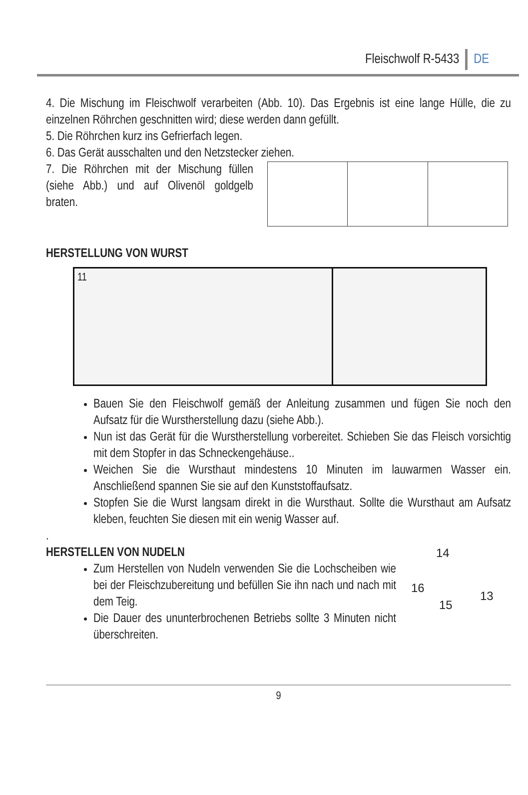Fleischwolf R-5433 DE
4. Die Mischung im Fleischwolf verarbeiten (Abb. 10). Das Ergebnis ist eine lange Hülle, die zu einzelnen Röhrchen geschnitten wird; diese werden dann gefüllt.
5. Die Röhrchen kurz ins Gefrierfach legen.
6. Das Gerät ausschalten und den Netzstecker ziehen.
7. Die Röhrchen mit der Mischung füllen (siehe Abb.) und auf Olivenöl goldgelb braten.
HERSTELLUNG VON WURST
11
Bauen Sie den Fleischwolf gemäß der Anleitung zusammen und fügen Sie noch den Aufsatz für die Wurstherstellung dazu (siehe Abb.).
Nun ist das Gerät für die Wurstherstellung vorbereitet. Schieben Sie das Fleisch vorsichtig mit dem Stopfer in das Schneckengehäuse..
Weichen Sie die Wursthaut mindestens 10 Minuten im lauwarmen Wasser ein. Anschließend spannen Sie sie auf den Kunststoffaufsatz.
Stopfen Sie die Wurst langsam direkt in die Wursthaut. Sollte die Wursthaut am Aufsatz kleben, feuchten Sie diesen mit ein wenig Wasser auf.
.
HERSTELLEN VON NUDELN
Zum Herstellen von Nudeln verwenden Sie die Lochscheiben wie bei der Fleischzubereitung und befüllen Sie ihn nach und nach mit dem Teig.
Die Dauer des ununterbrochenen Betriebs sollte 3 Minuten nicht überschreiten.
14
16
15
13
9